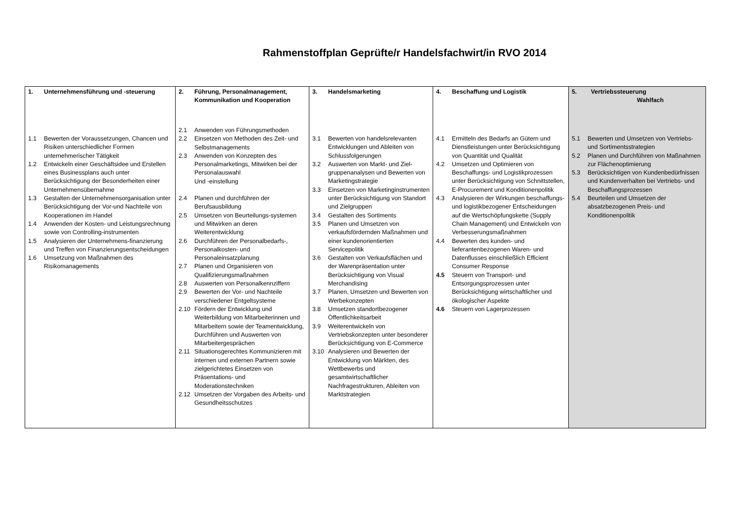Rahmenstoffplan Geprüfte/r Handelsfachwirt/in RVO 2014
| 1. Unternehmensführung und -steuerung 1.1 Bewerten der Voraussetzungen, Chancen und Risiken unterschiedlicher Formen unternehmerischer Tätigkeit 1.2 Entwickeln einer Geschäftsidee und Erstellen eines Businessplans auch unter Berücksichtigung der Besonderheiten einer Unternehmensübernahme 1.3 Gestalten der Unternehmensorganisation unter Berücksichtigung der Vor-und Nachteile von Kooperationen im Handel 1.4 Anwenden der Kosten- und Leistungsrechnung sowie von Controlling-instrumenten 1.5 Analysieren der Unternehmens-finanzierung und Treffen von Finanzierungsentscheidungen 1.6 Umsetzung von Maßnahmen des Risikomanagements | 2. Führung, Personalmanagement, Kommunikation und Kooperation 2.1 Anwenden von Führungsmethoden 2.2 Einsetzen von Methoden des Zeit- und Selbstmanagements 2.3 Anwenden von Konzepten des Personalmarketings, Mitwirken bei der Personalauswahl Und -einstellung 2.4 Planen und durchführen der Berufsausbildung 2.5 Umsetzen von Beurteilungs-systemen und Mitwirken an deren Weiterentwicklung 2.6 Durchführen der Personalbedarfs-, Personalkosten- und Personaleinsatzplanung 2.7 Planen und Organisieren von Qualifizierungsmaßnahmen 2.8 Auswerten von Personalkennziffern 2.9 Bewerten der Vor- und Nachteile verschiedener Entgeltsysteme 2.10 Fördern der Entwicklung und Weiterbildung von Mitarbeiterinnen und Mitarbeitern sowie der Teamentwicklung, Durchführen und Auswerten von Mitarbeitergesprächen 2.11 Situationsgerechtes Kommunizieren mit internen und externen Partnern sowie zielgerichtetes Einsetzen von Präsentations- und Moderationstechniken 2.12 Umsetzen der Vorgaben des Arbeits- und Gesundheitsschutzes | 3. Handelsmarketing 3.1 Bewerten von handelsrelevanten Entwicklungen und Ableiten von Schlussfolgerungen 3.2 Auswerten von Markt- und Ziel-gruppenanalysen und Bewerten von Marketingstrategie 3.3 Einsetzen von Marketinginstrumenten unter Berücksichtigung von Standort und Zielgruppen 3.4 Gestalten des Sortiments 3.5 Planen und Umsetzen von verkaufsfördernden Maßnahmen und einer kundenorientierten Servicepolitik 3.6 Gestalten von Verkaufsflächen und der Warenpräsentation unter Berücksichtigung von Visual Merchandising 3.7 Planen, Umsetzen und Bewerten von Werbekonzepten 3.8 Umsetzen standortbezogener Öffentlichkeitsarbeit 3.9 Weiterentwickeln von Vertriebskonzepten unter besonderer Berücksichtigung von E-Commerce 3.10 Analysieren und Bewerten der Entwicklung von Märkten, des Wettbewerbs und gesamtwirtschaftlicher Nachfragestrukturen, Ableiten von Marktstrategien | 4. Beschaffung und Logistik 4.1 Ermitteln des Bedarfs an Gütern und Dienstleistungen unter Berücksichtigung von Quantität und Qualität 4.2 Umsetzen und Optimieren von Beschaffungs- und Logistikprozessen unter Berücksichtigung von Schnittstellen, E-Procurement und Konditionenpolitik 4.3 Analysieren der Wirkungen beschaffungs- und logistikbezogener Entscheidungen auf die Wertschöpfungskette (Supply Chain Management) und Entwickeln von Verbesserungsmaßnahmen 4.4 Bewerten des kunden- und lieferantenbezogenen Waren- und Datenflusses einschließlich Efficient Consumer Response 4.5 Steuern von Transport- und Entsorgungsprozessen unter Berücksichtigung wirtschaftlicher und ökologischer Aspekte 4.6 Steuern von Lagerprozessen | 5. Vertriebssteuerung Wahlfach 5.1 Bewerten und Umsetzen von Vertriebs- und Sortimentsstrategien 5.2 Planen und Durchführen von Maßnahmen zur Flächenoptimierung 5.3 Berücksichtigen von Kundenbedürfnissen und Kundenverhalten bei Vertriebs- und Beschaffungsprozessen 5.4 Beurteilen und Umsetzen der absatzbezogenen Preis- und Konditionenpolitik |